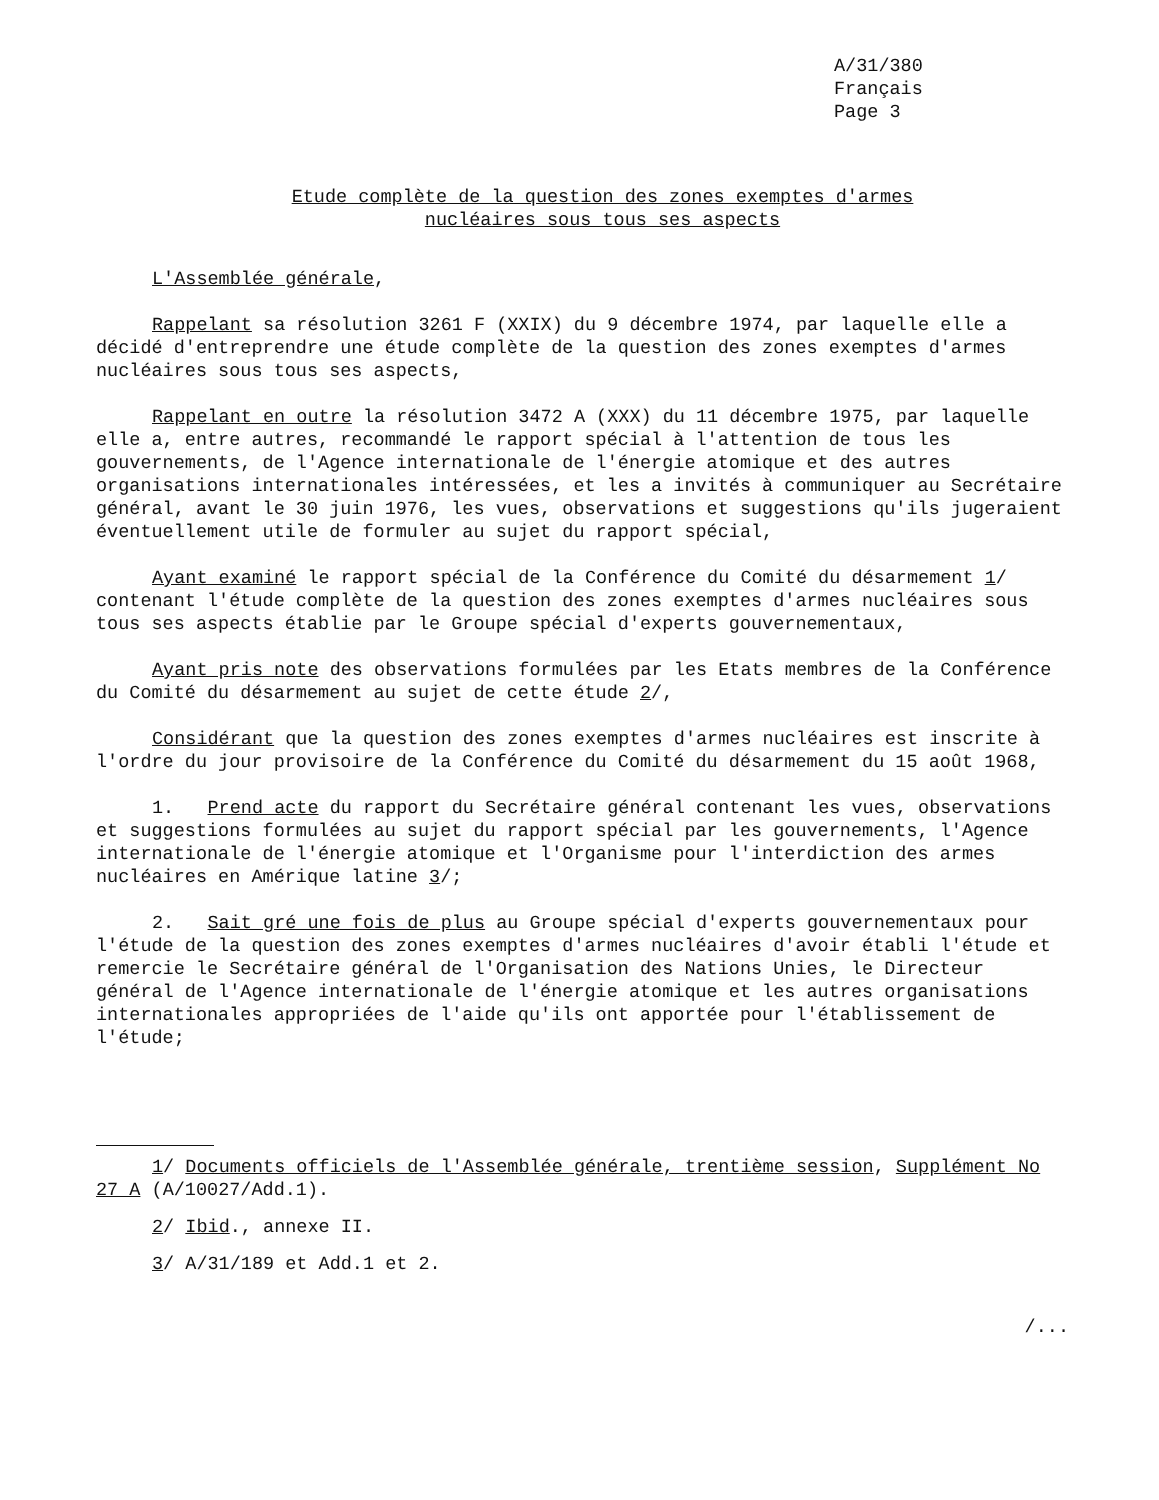A/31/380
Français
Page 3
Etude complète de la question des zones exemptes d'armes
nucléaires sous tous ses aspects
L'Assemblée générale,
Rappelant sa résolution 3261 F (XXIX) du 9 décembre 1974, par laquelle elle a décidé d'entreprendre une étude complète de la question des zones exemptes d'armes nucléaires sous tous ses aspects,
Rappelant en outre la résolution 3472 A (XXX) du 11 décembre 1975, par laquelle elle a, entre autres, recommandé le rapport spécial à l'attention de tous les gouvernements, de l'Agence internationale de l'énergie atomique et des autres organisations internationales intéressées, et les a invités à communiquer au Secrétaire général, avant le 30 juin 1976, les vues, observations et suggestions qu'ils jugeraient éventuellement utile de formuler au sujet du rapport spécial,
Ayant examiné le rapport spécial de la Conférence du Comité du désarmement 1/ contenant l'étude complète de la question des zones exemptes d'armes nucléaires sous tous ses aspects établie par le Groupe spécial d'experts gouvernementaux,
Ayant pris note des observations formulées par les Etats membres de la Conférence du Comité du désarmement au sujet de cette étude 2/,
Considérant que la question des zones exemptes d'armes nucléaires est inscrite à l'ordre du jour provisoire de la Conférence du Comité du désarmement du 15 août 1968,
1. Prend acte du rapport du Secrétaire général contenant les vues, observations et suggestions formulées au sujet du rapport spécial par les gouvernements, l'Agence internationale de l'énergie atomique et l'Organisme pour l'interdiction des armes nucléaires en Amérique latine 3/;
2. Sait gré une fois de plus au Groupe spécial d'experts gouvernementaux pour l'étude de la question des zones exemptes d'armes nucléaires d'avoir établi l'étude et remercie le Secrétaire général de l'Organisation des Nations Unies, le Directeur général de l'Agence internationale de l'énergie atomique et les autres organisations internationales appropriées de l'aide qu'ils ont apportée pour l'établissement de l'étude;
1/ Documents officiels de l'Assemblée générale, trentième session, Supplément No 27 A (A/10027/Add.1).
2/ Ibid., annexe II.
3/ A/31/189 et Add.1 et 2.
/...